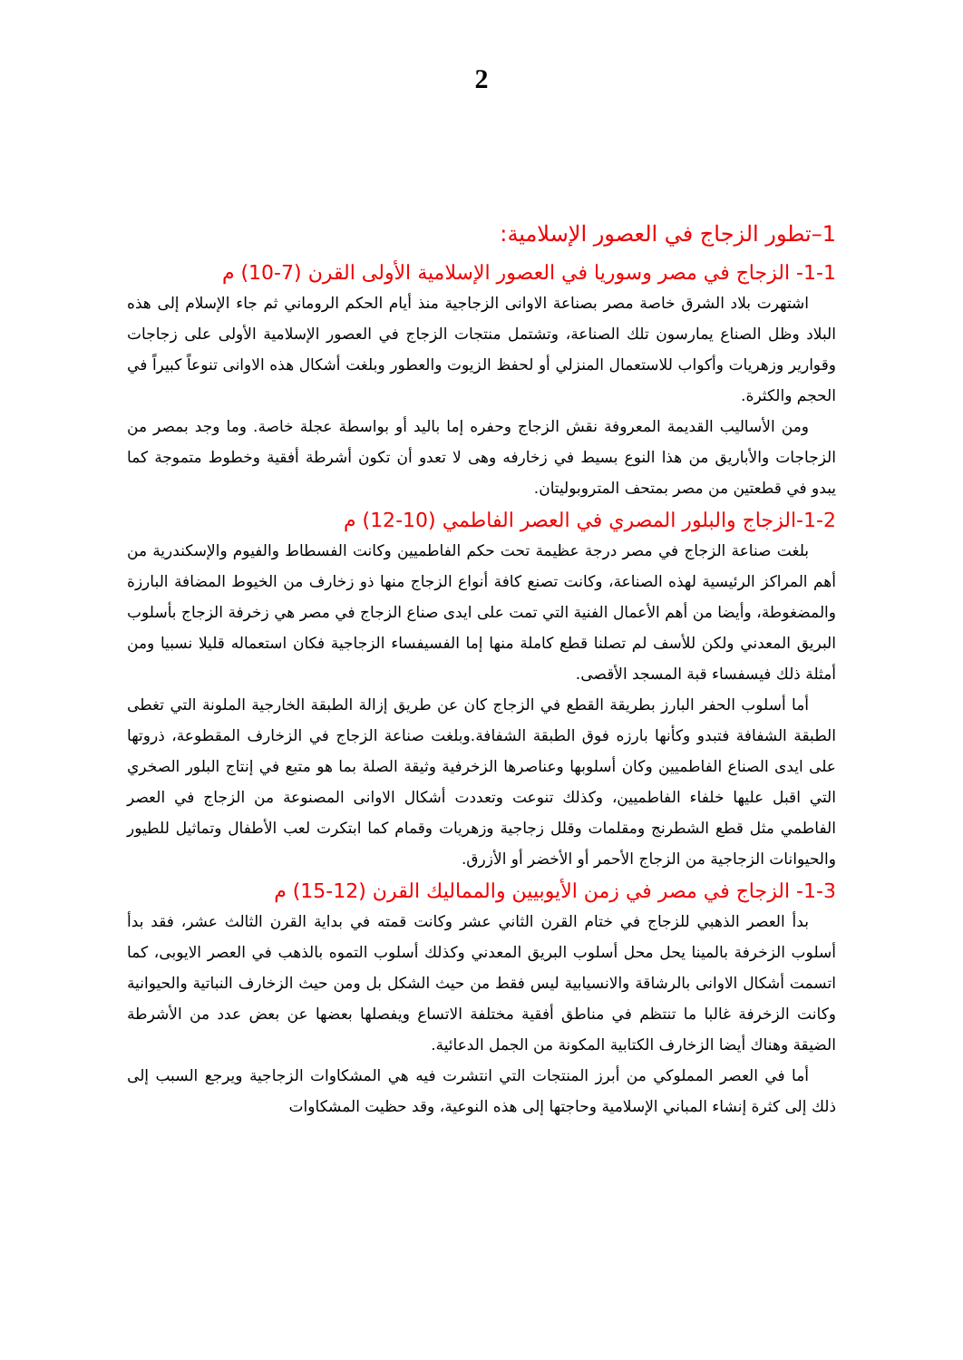2
1–تطور الزجاج في العصور الإسلامية:
1-1- الزجاج في مصر وسوريا في العصور الإسلامية الأولى القرن (7-10) م
اشتهرت بلاد الشرق خاصة مصر بصناعة الاوانى الزجاجية منذ أيام الحكم الروماني ثم جاء الإسلام إلى هذه البلاد وظل الصناع يمارسون تلك الصناعة، وتشتمل منتجات الزجاج في العصور الإسلامية الأولى على زجاجات وقوارير وزهريات وأكواب للاستعمال المنزلي أو لحفظ الزيوت والعطور وبلغت أشكال هذه الاوانى تنوعاً كبيراً في الحجم والكثرة.
ومن الأساليب القديمة المعروفة نقش الزجاج وحفره إما باليد أو بواسطة عجلة خاصة. وما وجد بمصر من الزجاجات والأباريق من هذا النوع بسيط في زخارفه وهى لا تعدو أن تكون أشرطة أفقية وخطوط متموجة كما يبدو في قطعتين من مصر بمتحف المتروبوليتان.
1-2-الزجاج والبلور المصري في العصر الفاطمي (10-12) م
بلغت صناعة الزجاج في مصر درجة عظيمة تحت حكم الفاطميين وكانت الفسطاط والفيوم والإسكندرية من أهم المراكز الرئيسية لهذه الصناعة، وكانت تصنع كافة أنواع الزجاج منها ذو زخارف من الخيوط المضافة البارزة والمضغوطة، وأيضا من أهم الأعمال الفنية التي تمت على ايدى صناع الزجاج في مصر هي زخرفة الزجاج بأسلوب البريق المعدني ولكن للأسف لم تصلنا قطع كاملة منها إما الفسيفساء الزجاجية فكان استعماله قليلا نسبيا ومن أمثلة ذلك فيسفساء قبة المسجد الأقصى.
أما أسلوب الحفر البارز بطريقة القطع في الزجاج كان عن طريق إزالة الطبقة الخارجية الملونة التي تغطى الطبقة الشفافة فتبدو وكأنها بارزه فوق الطبقة الشفافة.وبلغت صناعة الزجاج في الزخارف المقطوعة، ذروتها على ايدى الصناع الفاطميين وكان أسلوبها وعناصرها الزخرفية وثيقة الصلة بما هو متبع في إنتاج البلور الصخري التي اقبل عليها خلفاء الفاطميين، وكذلك تنوعت وتعددت أشكال الاوانى المصنوعة من الزجاج في العصر الفاطمي مثل قطع الشطرنج ومقلمات وقلل زجاجية وزهريات وقمام كما ابتكرت لعب الأطفال وتماثيل للطيور والحيوانات الزجاجية من الزجاج الأحمر أو الأخضر أو الأزرق.
1-3- الزجاج في مصر في زمن الأيوبيين والمماليك القرن (12-15) م
بدأ العصر الذهبي للزجاج في ختام القرن الثاني عشر وكانت قمته في بداية القرن الثالث عشر، فقد بدأ أسلوب الزخرفة بالمينا يحل محل أسلوب البريق المعدني وكذلك أسلوب التموه بالذهب في العصر الايوبى، كما اتسمت أشكال الاوانى بالرشاقة والانسيابية ليس فقط من حيث الشكل بل ومن حيث الزخارف النباتية والحيوانية وكانت الزخرفة غالبا ما تنتظم في مناطق أفقية مختلفة الاتساع ويفصلها بعضها عن بعض عدد من الأشرطة الضيقة وهناك أيضا الزخارف الكتابية المكونة من الجمل الدعائية.
أما في العصر المملوكي من أبرز المنتجات التي انتشرت فيه هي المشكاوات الزجاجية ويرجع السبب إلى ذلك إلى كثرة إنشاء المباني الإسلامية وحاجتها إلى هذه النوعية، وقد حظيت المشكاوات